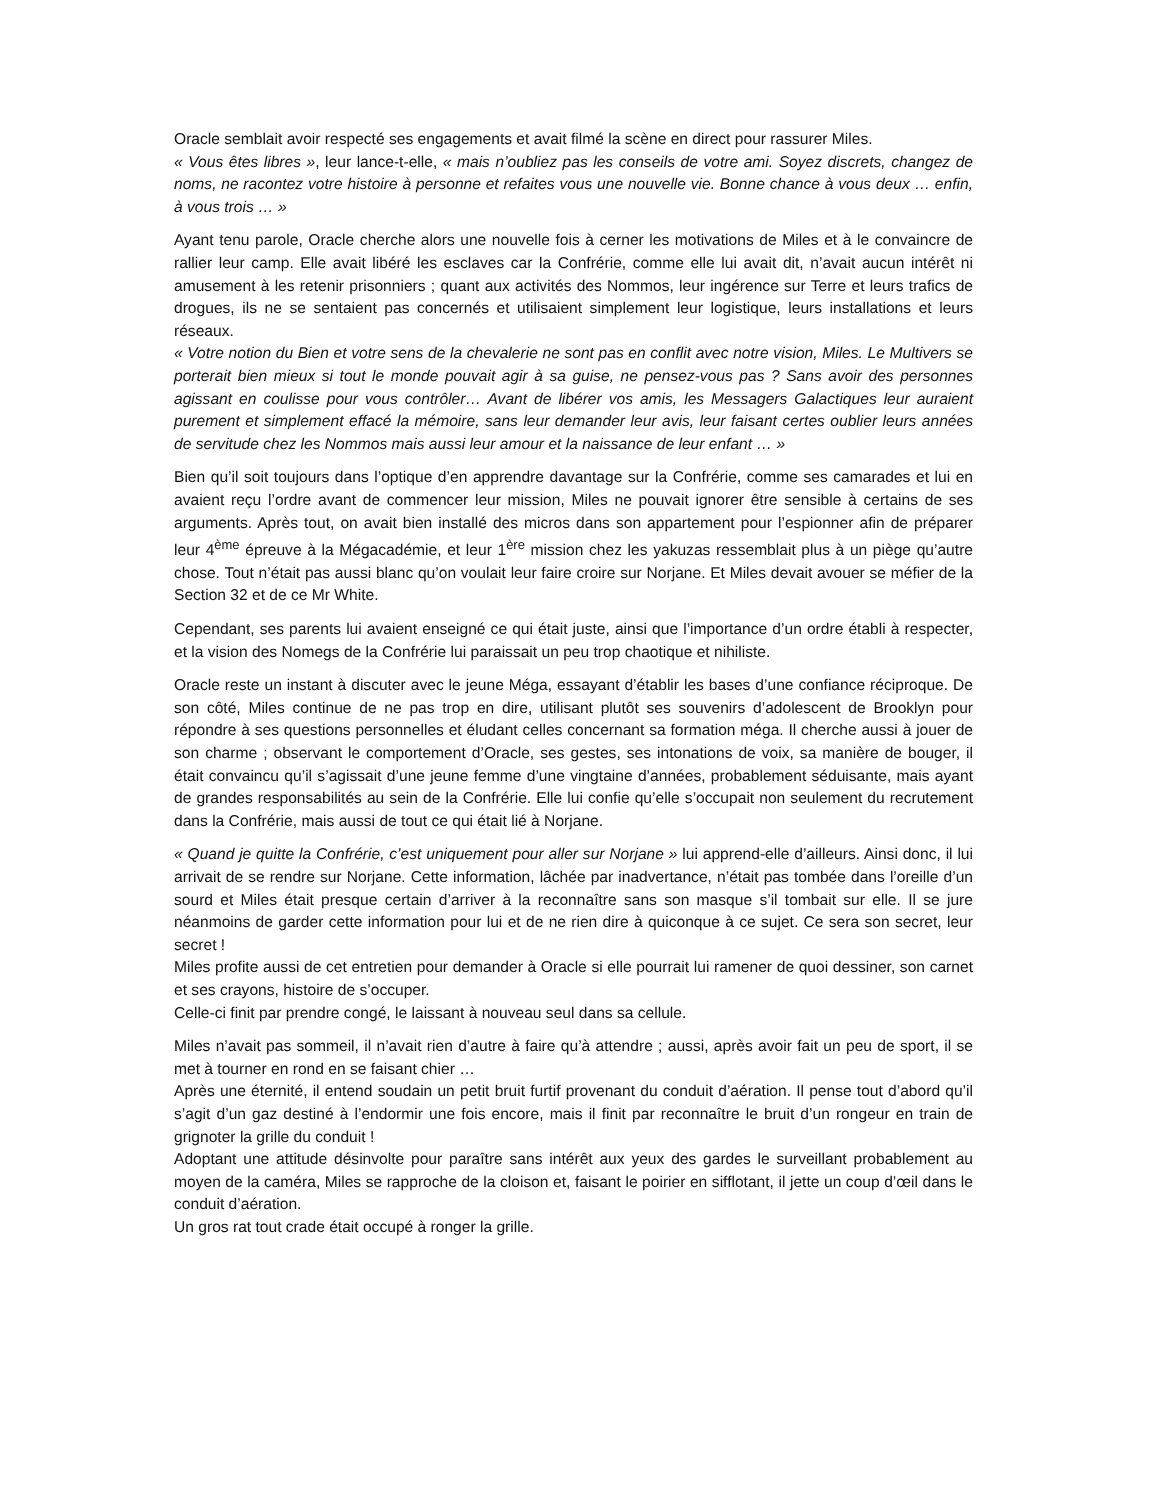Oracle semblait avoir respecté ses engagements et avait filmé la scène en direct pour rassurer Miles.
« Vous êtes libres », leur lance-t-elle, « mais n’oubliez pas les conseils de votre ami. Soyez discrets, changez de noms, ne racontez votre histoire à personne et refaites vous une nouvelle vie. Bonne chance à vous deux … enfin, à vous trois … »
Ayant tenu parole, Oracle cherche alors une nouvelle fois à cerner les motivations de Miles et à le convaincre de rallier leur camp. Elle avait libéré les esclaves car la Confrérie, comme elle lui avait dit, n’avait aucun intérêt ni amusement à les retenir prisonniers ; quant aux activités des Nommos, leur ingérence sur Terre et leurs trafics de drogues, ils ne se sentaient pas concernés et utilisaient simplement leur logistique, leurs installations et leurs réseaux.
« Votre notion du Bien et votre sens de la chevalerie ne sont pas en conflit avec notre vision, Miles. Le Multivers se porterait bien mieux si tout le monde pouvait agir à sa guise, ne pensez-vous pas ? Sans avoir des personnes agissant en coulisse pour vous contrôler… Avant de libérer vos amis, les Messagers Galactiques leur auraient purement et simplement effacé la mémoire, sans leur demander leur avis, leur faisant certes oublier leurs années de servitude chez les Nommos mais aussi leur amour et la naissance de leur enfant … »
Bien qu’il soit toujours dans l’optique d’en apprendre davantage sur la Confrérie, comme ses camarades et lui en avaient reçu l’ordre avant de commencer leur mission, Miles ne pouvait ignorer être sensible à certains de ses arguments. Après tout, on avait bien installé des micros dans son appartement pour l’espionner afin de préparer leur 4<sup>ème</sup> épreuve à la Mégacadémie, et leur 1<sup>ère</sup> mission chez les yakuzas ressemblait plus à un piège qu’autre chose. Tout n’était pas aussi blanc qu’on voulait leur faire croire sur Norjane. Et Miles devait avouer se méfier de la Section 32 et de ce Mr White.
Cependant, ses parents lui avaient enseigné ce qui était juste, ainsi que l’importance d’un ordre établi à respecter, et la vision des Nomegs de la Confrérie lui paraissait un peu trop chaotique et nihiliste.
Oracle reste un instant à discuter avec le jeune Méga, essayant d’établir les bases d’une confiance réciproque. De son côté, Miles continue de ne pas trop en dire, utilisant plutôt ses souvenirs d’adolescent de Brooklyn pour répondre à ses questions personnelles et éludant celles concernant sa formation méga. Il cherche aussi à jouer de son charme ; observant le comportement d’Oracle, ses gestes, ses intonations de voix, sa manière de bouger, il était convaincu qu’il s’agissait d’une jeune femme d’une vingtaine d’années, probablement séduisante, mais ayant de grandes responsabilités au sein de la Confrérie. Elle lui confie qu’elle s’occupait non seulement du recrutement dans la Confrérie, mais aussi de tout ce qui était lié à Norjane.
« Quand je quitte la Confrérie, c’est uniquement pour aller sur Norjane » lui apprend-elle d’ailleurs. Ainsi donc, il lui arrivait de se rendre sur Norjane. Cette information, lâchée par inadvertance, n’était pas tombée dans l’oreille d’un sourd et Miles était presque certain d’arriver à la reconnaître sans son masque s’il tombait sur elle. Il se jure néanmoins de garder cette information pour lui et de ne rien dire à quiconque à ce sujet. Ce sera son secret, leur secret !
Miles profite aussi de cet entretien pour demander à Oracle si elle pourrait lui ramener de quoi dessiner, son carnet et ses crayons, histoire de s’occuper.
Celle-ci finit par prendre congé, le laissant à nouveau seul dans sa cellule.
Miles n’avait pas sommeil, il n’avait rien d’autre à faire qu’à attendre ; aussi, après avoir fait un peu de sport, il se met à tourner en rond en se faisant chier …
Après une éternité, il entend soudain un petit bruit furtif provenant du conduit d’aération. Il pense tout d’abord qu’il s’agit d’un gaz destiné à l’endormir une fois encore, mais il finit par reconnaître le bruit d’un rongeur en train de grignoter la grille du conduit !
Adoptant une attitude désinvolte pour paraître sans intérêt aux yeux des gardes le surveillant probablement au moyen de la caméra, Miles se rapproche de la cloison et, faisant le poirier en sifflotant, il jette un coup d’œil dans le conduit d’aération.
Un gros rat tout crade était occupé à ronger la grille.